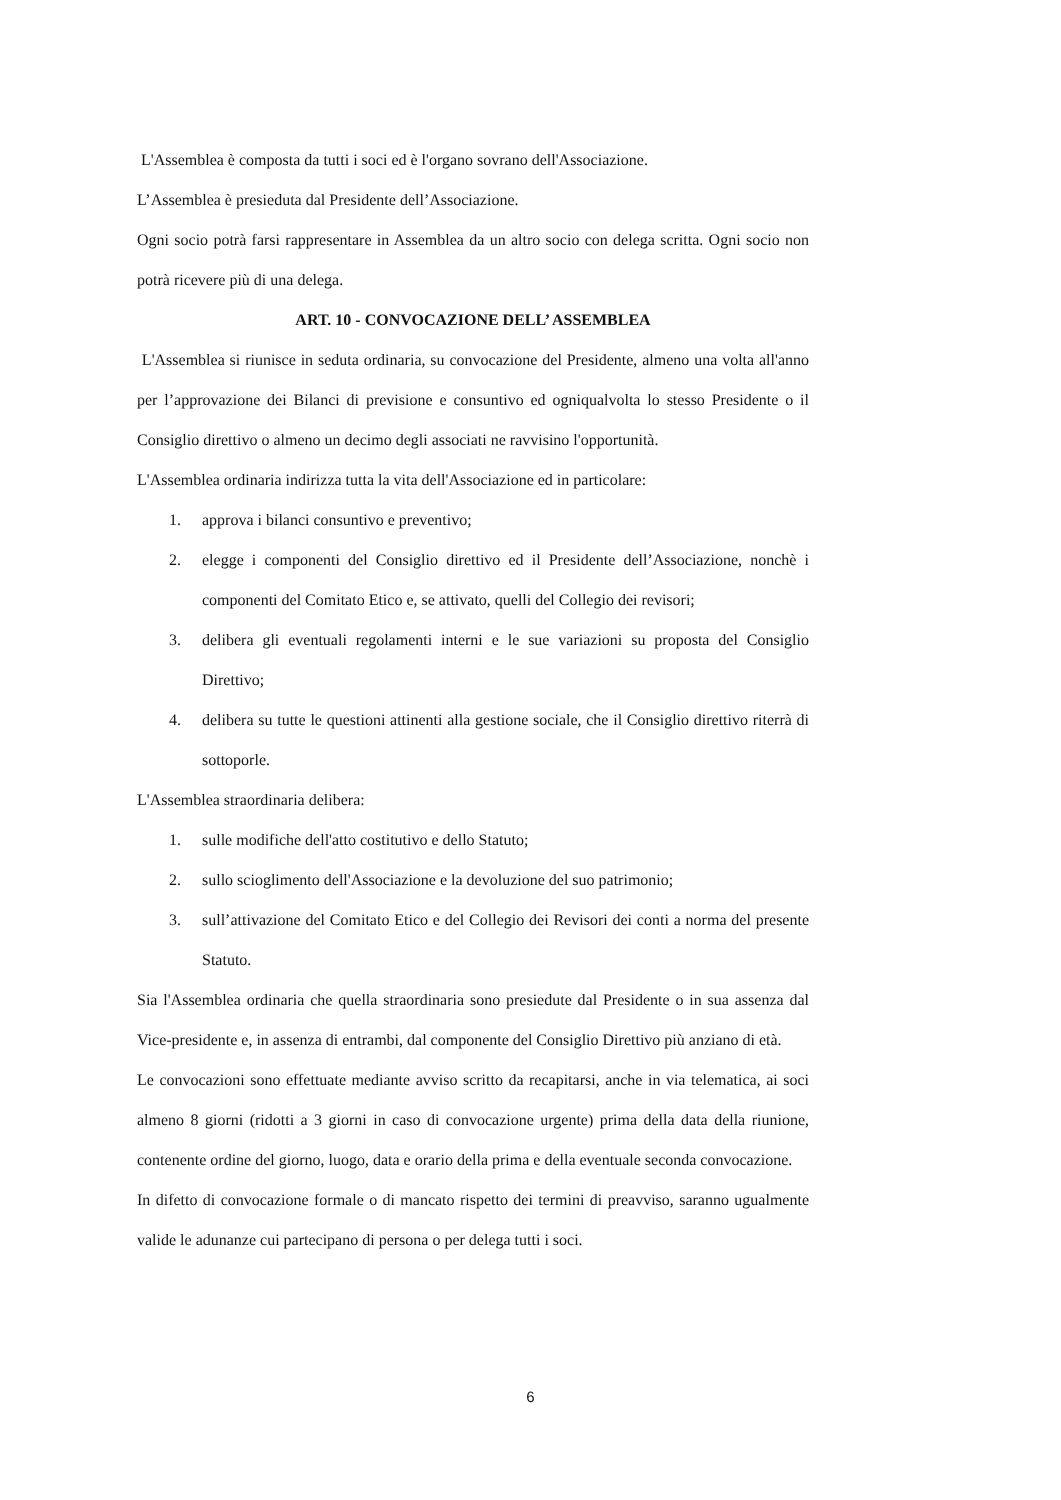L'Assemblea è composta da tutti i soci ed è l'organo sovrano dell'Associazione.
L’Assemblea è presieduta dal Presidente dell’Associazione.
Ogni socio potrà farsi rappresentare in Assemblea da un altro socio con delega scritta. Ogni socio non potrà ricevere più di una delega.
ART. 10 - CONVOCAZIONE DELL’ ASSEMBLEA
L'Assemblea si riunisce in seduta ordinaria, su convocazione del Presidente, almeno una volta all'anno per l’approvazione dei Bilanci di previsione e consuntivo ed ogniqualvolta lo stesso Presidente o il Consiglio direttivo o almeno un decimo degli associati ne ravvisino l'opportunità.
L'Assemblea ordinaria indirizza tutta la vita dell'Associazione ed in particolare:
1. approva i bilanci consuntivo e preventivo;
2. elegge i componenti del Consiglio direttivo ed il Presidente dell’Associazione, nonchè i componenti del Comitato Etico e, se attivato, quelli del Collegio dei revisori;
3. delibera gli eventuali regolamenti interni e le sue variazioni su proposta del Consiglio Direttivo;
4. delibera su tutte le questioni attinenti alla gestione sociale, che il Consiglio direttivo riterrà di sottoporle.
L'Assemblea straordinaria delibera:
1. sulle modifiche dell'atto costitutivo e dello Statuto;
2. sullo scioglimento dell'Associazione e la devoluzione del suo patrimonio;
3. sull’attivazione del Comitato Etico e del Collegio dei Revisori dei conti a norma del presente Statuto.
Sia l'Assemblea ordinaria che quella straordinaria sono presiedute dal Presidente o in sua assenza dal Vice-presidente e, in assenza di entrambi, dal componente del Consiglio Direttivo più anziano di età.
Le convocazioni sono effettuate mediante avviso scritto da recapitarsi, anche in via telematica, ai soci almeno 8 giorni (ridotti a 3 giorni in caso di convocazione urgente) prima della data della riunione, contenente ordine del giorno, luogo, data e orario della prima e della eventuale seconda convocazione.
In difetto di convocazione formale o di mancato rispetto dei termini di preavviso, saranno ugualmente valide le adunanze cui partecipano di persona o per delega tutti i soci.
6